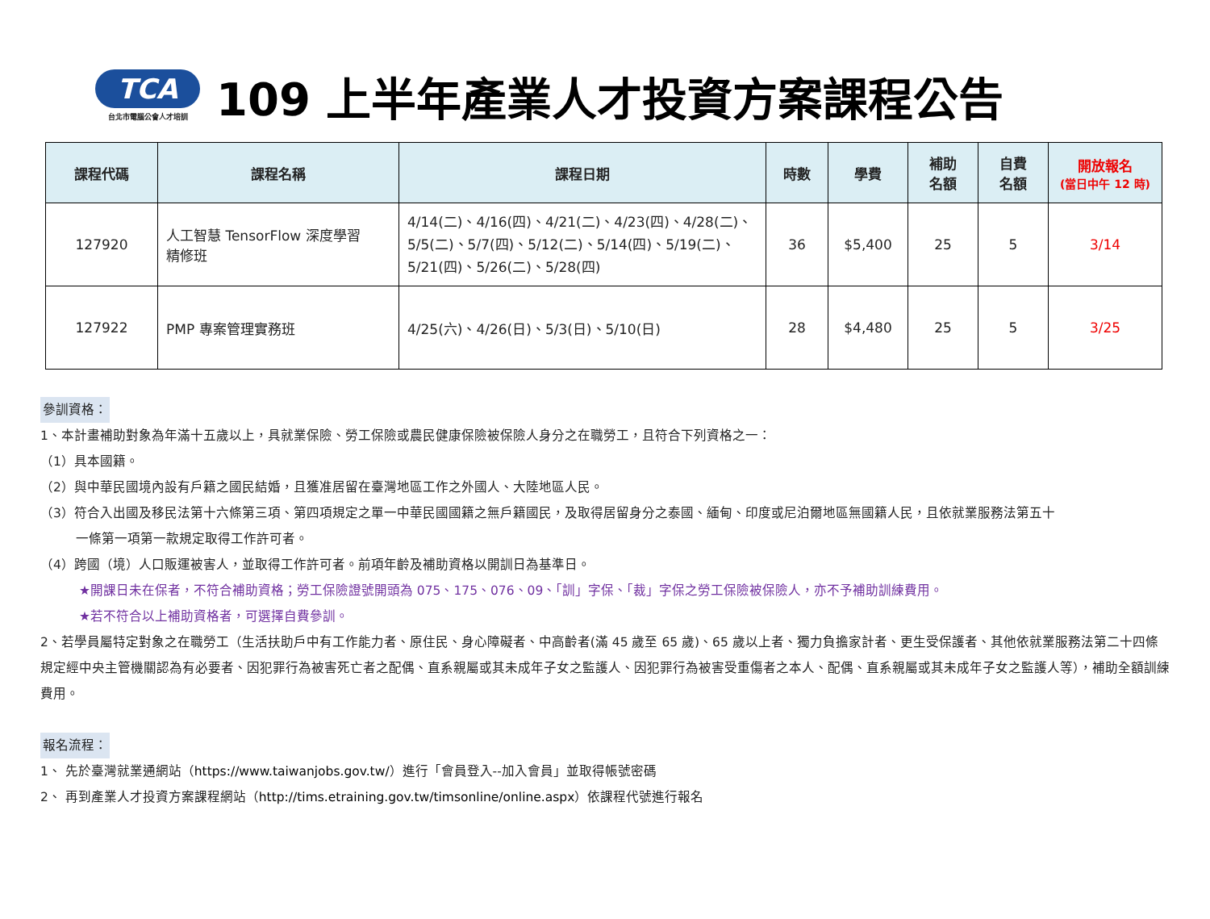TCA
台北市電腦公會人才培訓
109 上半年產業人才投資方案課程公告
| 課程代碼 | 課程名稱 | 課程日期 | 時數 | 學費 | 補助 名額 | 自費 名額 | 開放報名 (當日中午 12 時) |
| --- | --- | --- | --- | --- | --- | --- | --- |
| 127920 | 人工智慧 TensorFlow 深度學習 精修班 | 4/14(二)、4/16(四)、4/21(二)、4/23(四)、4/28(二)、5/5(二)、5/7(四)、5/12(二)、5/14(四)、5/19(二)、5/21(四)、5/26(二)、5/28(四) | 36 | $5,400 | 25 | 5 | 3/14 |
| 127922 | PMP 專案管理實務班 | 4/25(六)、4/26(日)、5/3(日)、5/10(日) | 28 | $4,480 | 25 | 5 | 3/25 |
參訓資格：
1、本計畫補助對象為年滿十五歲以上，具就業保險、勞工保險或農民健康保險被保險人身分之在職勞工，且符合下列資格之一：
（1）具本國籍。
（2）與中華民國境內設有戶籍之國民結婚，且獲准居留在臺灣地區工作之外國人、大陸地區人民。
（3）符合入出國及移民法第十六條第三項、第四項規定之單一中華民國國籍之無戶籍國民，及取得居留身分之泰國、緬甸、印度或尼泊爾地區無國籍人民，且依就業服務法第五十
一條第一項第一款規定取得工作許可者。
（4）跨國（境）人口販運被害人，並取得工作許可者。前項年齡及補助資格以開訓日為基準日。
★開課日未在保者，不符合補助資格；勞工保險證號開頭為 075、175、076、09、「訓」字保、「裁」字保之勞工保險被保險人，亦不予補助訓練費用。
★若不符合以上補助資格者，可選擇自費參訓。
2、若學員屬特定對象之在職勞工（生活扶助戶中有工作能力者、原住民、身心障礙者、中高齡者(滿 45 歲至 65 歲)、65 歲以上者、獨力負擔家計者、更生受保護者、其他依就業服務法第二十四條規定經中央主管機關認為有必要者、因犯罪行為被害死亡者之配偶、直系親屬或其未成年子女之監護人、因犯罪行為被害受重傷者之本人、配偶、直系親屬或其未成年子女之監護人等），補助全額訓練費用。
報名流程：
1、 先於臺灣就業通網站（https://www.taiwanjobs.gov.tw/）進行「會員登入--加入會員」並取得帳號密碼
2、 再到產業人才投資方案課程網站（http://tims.etraining.gov.tw/timsonline/online.aspx）依課程代號進行報名